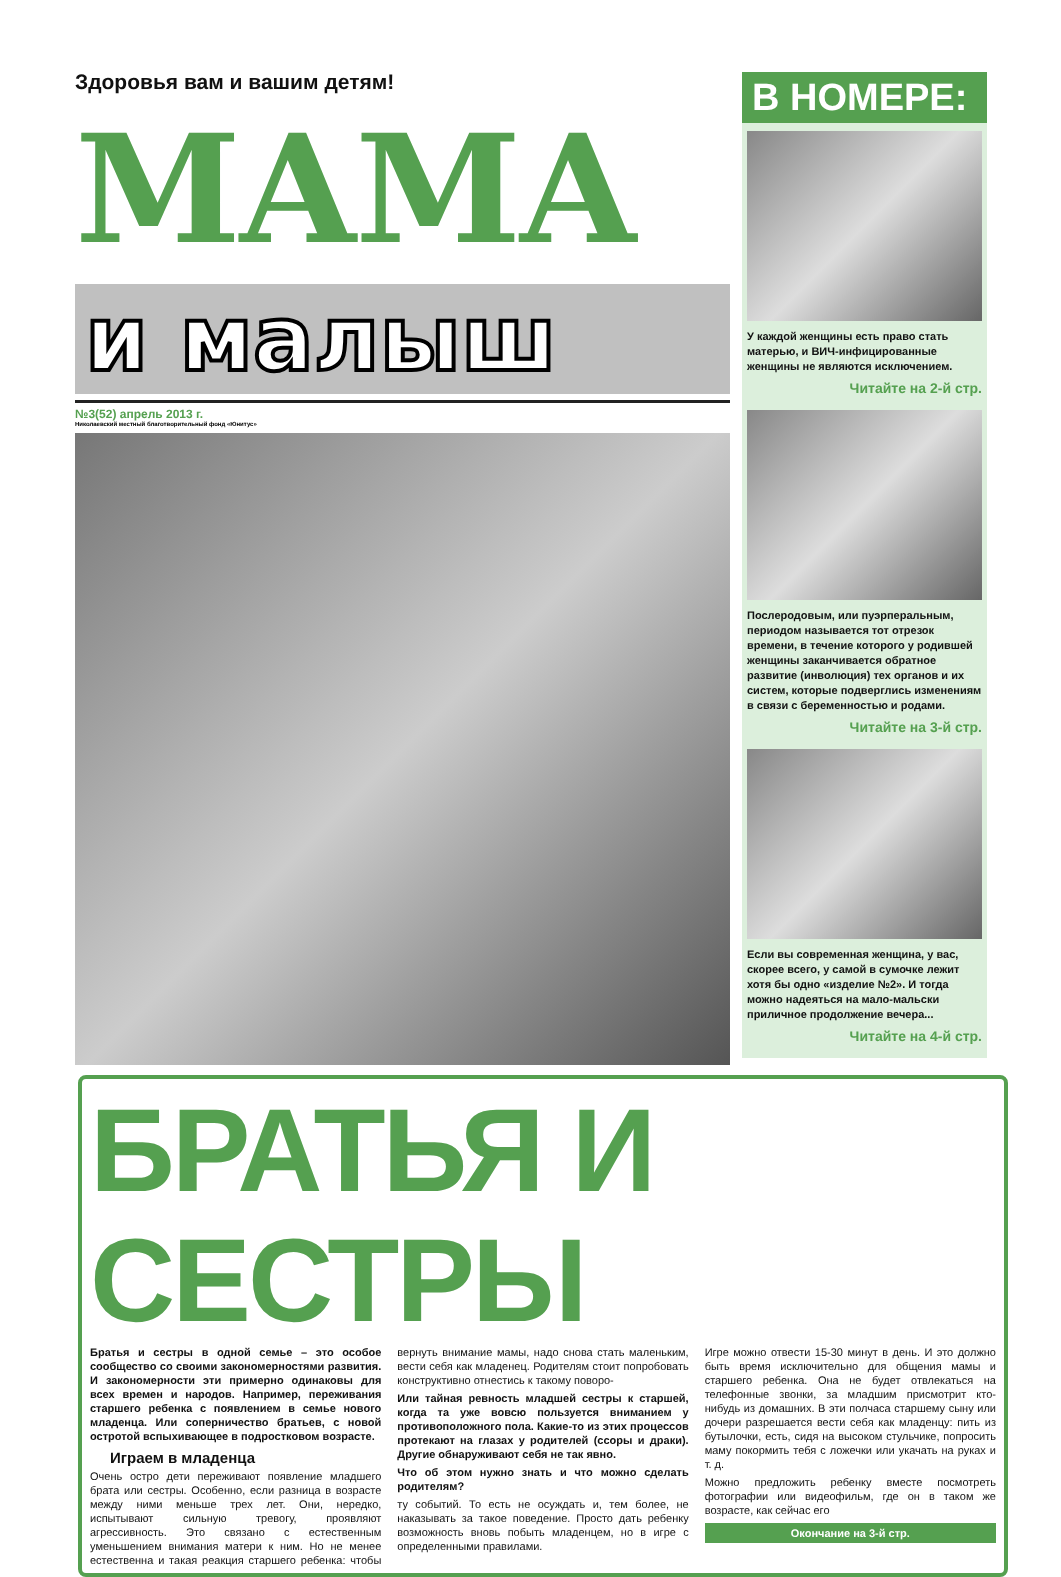Здоровья вам и вашим детям!
МАМА
и малыш
№3(52) апрель 2013 г.
Николаевский местный благотворительный фонд «Юнитус»
В НОМЕРЕ:
У каждой женщины есть право стать матерью, и ВИЧ-инфицированные женщины не являются исключением.
Читайте на 2-й стр.
Послеродовым, или пуэрперальным, периодом называется тот отрезок времени, в течение которого у родившей женщины заканчивается обратное развитие (инволюция) тех органов и их систем, которые подверглись изменениям в связи с беременностью и родами.
Читайте на 3-й стр.
Если вы современная женщина, у вас, скорее всего, у самой в сумочке лежит хотя бы одно «изделие №2». И тогда можно надеяться на мало-мальски приличное продолжение вечера...
Читайте на 4-й стр.
БРАТЬЯ И СЕСТРЫ
Братья и сестры в одной семье – это особое сообщество со своими закономерностями развития. И закономерности эти примерно одинаковы для всех времен и народов. Например, переживания старшего ребенка с появлением в семье нового младенца. Или соперничество братьев, с новой остротой вспыхивающее в подростковом возрасте.
Играем в младенца
Очень остро дети переживают появление младшего брата или сестры. Особенно, если разница в возрасте между ними меньше трех лет. Они, нередко, испытывают сильную тревогу, проявляют агрессивность. Это связано с естественным уменьшением внимания матери к ним. Но не менее естественна и такая реакция старшего ребенка: чтобы вернуть внимание мамы, надо снова стать маленьким, вести себя как младенец. Родителям стоит попробовать конструктивно отнестись к такому поворо-
Или тайная ревность младшей сестры к старшей, когда та уже вовсю пользуется вниманием у противоположного пола. Какие-то из этих процессов протекают на глазах у родителей (ссоры и драки). Другие обнаруживают себя не так явно.
Что об этом нужно знать и что можно сделать родителям?
ту событий. То есть не осуждать и, тем более, не наказывать за такое поведение. Просто дать ребенку возможность вновь побыть младенцем, но в игре с определенными правилами.
Игре можно отвести 15-30 минут в день. И это должно быть время исключительно для общения мамы и старшего ребенка. Она не будет отвлекаться на телефонные звонки, за младшим присмотрит кто-нибудь из домашних. В эти полчаса старшему сыну или дочери разрешается вести себя как младенцу: пить из бутылочки, есть, сидя на высоком стульчике, попросить маму покормить тебя с ложечки или укачать на руках и т. д.
Можно предложить ребенку вместе посмотреть фотографии или видеофильм, где он в таком же возрасте, как сейчас его
Окончание на 3-й стр.